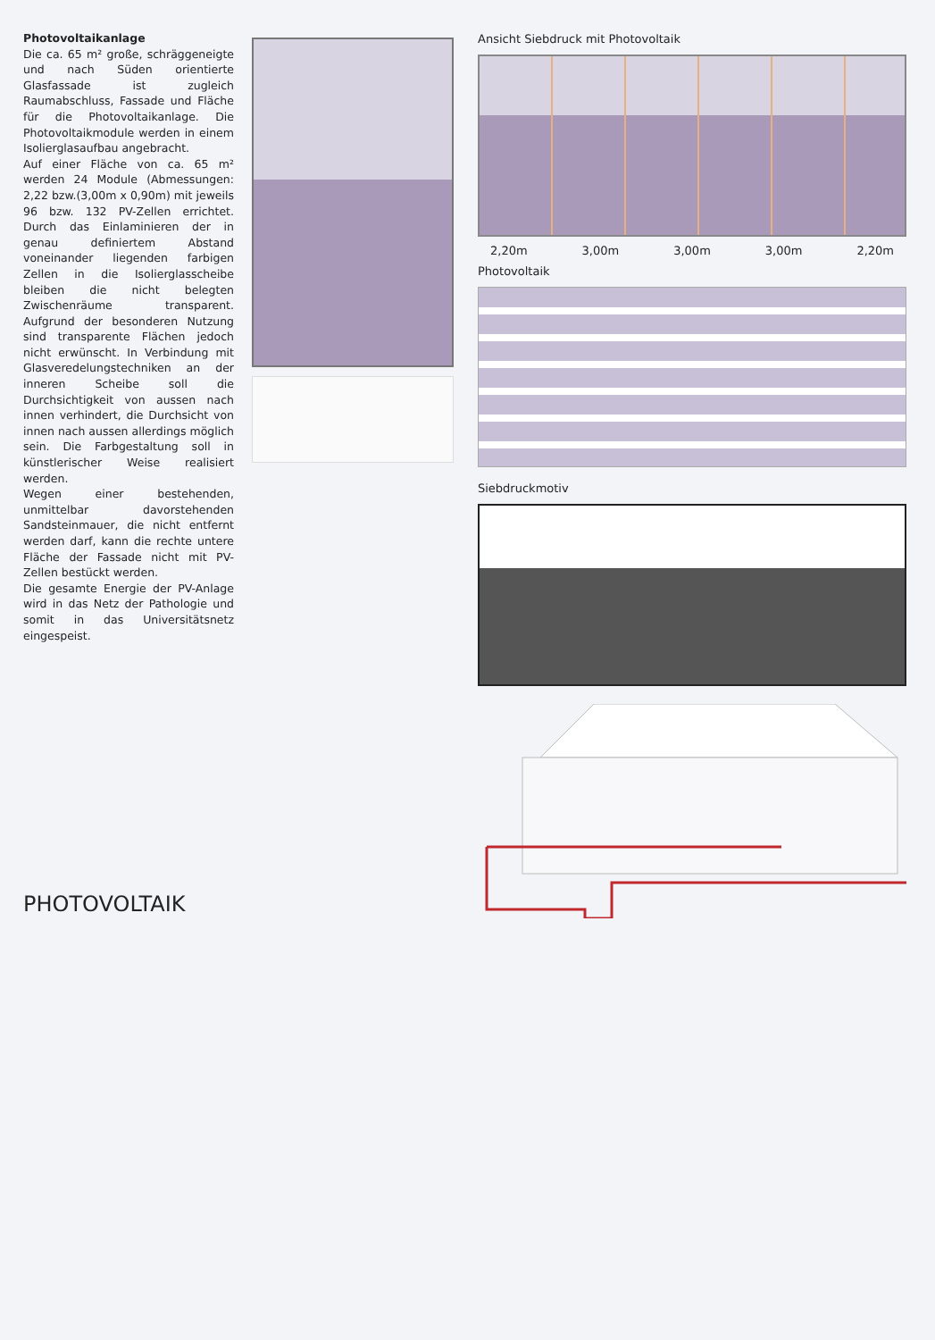Photovoltaikanlage
Die ca. 65 m² große, schräggeneigte und nach Süden orientierte Glasfassade ist zugleich Raumabschluss, Fassade und Fläche für die Photovoltaikanlage. Die Photovoltaikmodule werden in einem Isolierglasaufbau angebracht.
Auf einer Fläche von ca. 65 m² werden 24 Module (Abmessungen: 2,22 bzw.(3,00m x 0,90m) mit jeweils 96 bzw. 132 PV-Zellen errichtet. Durch das Einlaminieren der in genau definiertem Abstand voneinander liegenden farbigen Zellen in die Isolierglasscheibe bleiben die nicht belegten Zwischenräume transparent. Aufgrund der besonderen Nutzung sind transparente Flächen jedoch nicht erwünscht. In Verbindung mit Glasveredelungstechniken an der inneren Scheibe soll die Durchsichtigkeit von aussen nach innen verhindert, die Durchsicht von innen nach aussen allerdings möglich sein. Die Farbgestaltung soll in künstlerischer Weise realisiert werden.
Wegen einer bestehenden, unmittelbar davorstehenden Sandsteinmauer, die nicht entfernt werden darf, kann die rechte untere Fläche der Fassade nicht mit PV-Zellen bestückt werden.
Die gesamte Energie der PV-Anlage wird in das Netz der Pathologie und somit in das Universitätsnetz eingespeist.
Ansicht Siebdruck mit Photovoltaik
2,20m 3,00m 3,00m 3,00m 2,20m
Photovoltaik
Siebdruckmotiv
PHOTOVOLTAIK